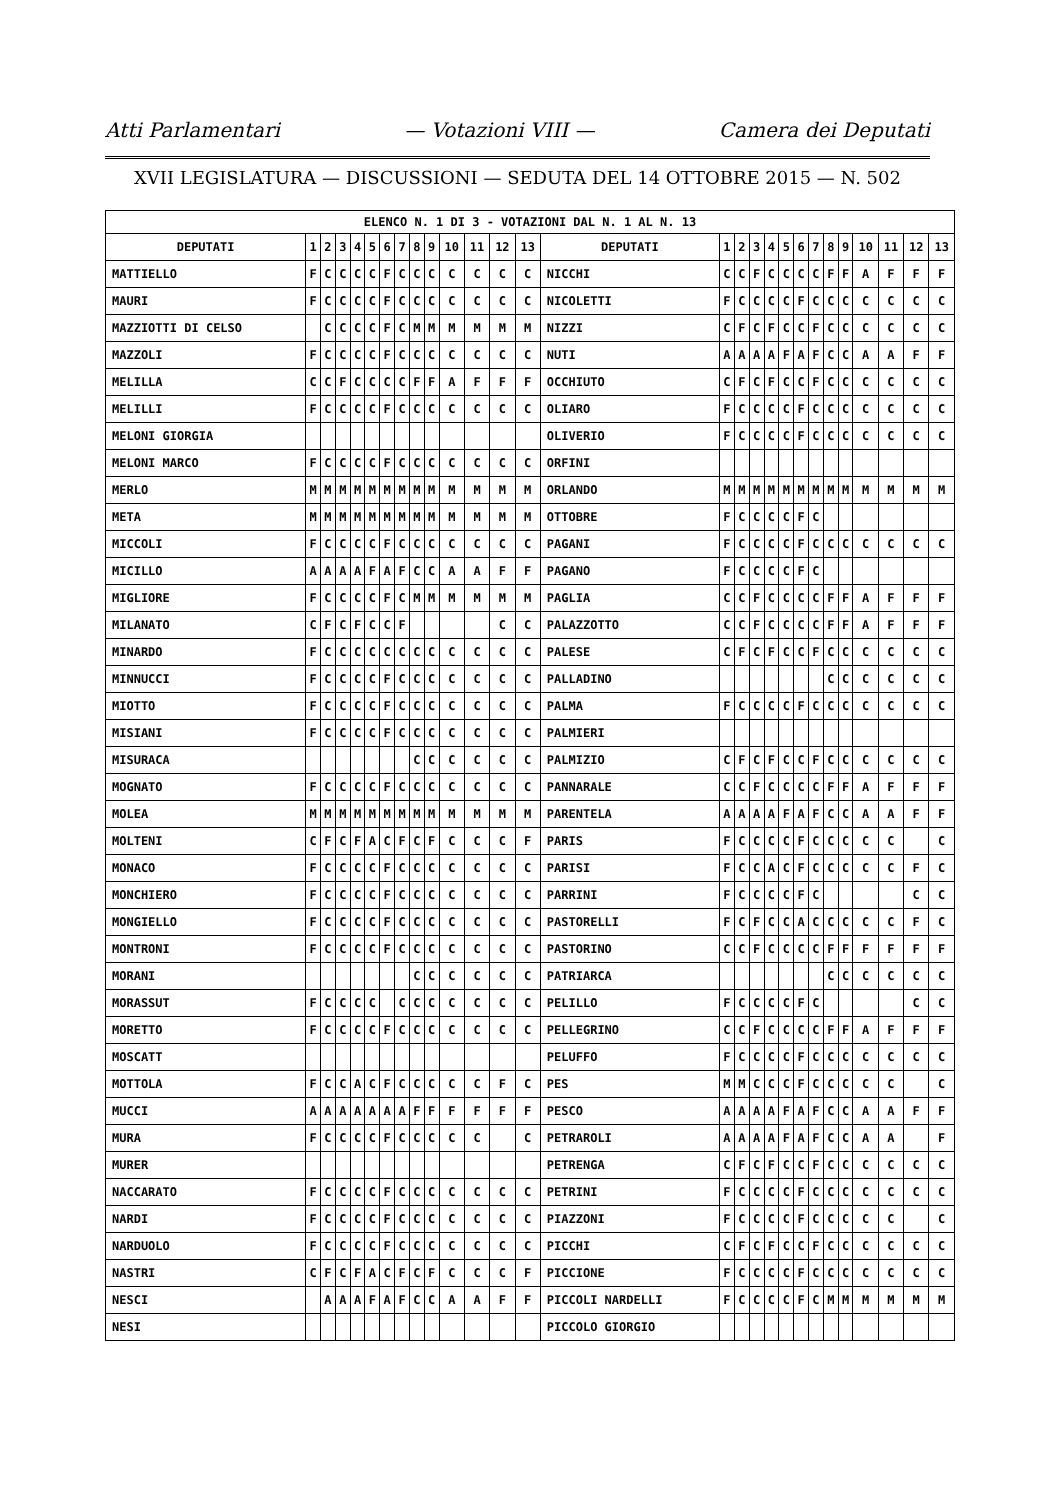Atti Parlamentari — Votazioni VIII — Camera dei Deputati
XVII LEGISLATURA — DISCUSSIONI — SEDUTA DEL 14 OTTOBRE 2015 — N. 502
| ELENCO N. 1 DI 3 - VOTAZIONI DAL N. 1 AL N. 13 | | | | | | | | | | | | | | | | | | | | | | | | | | | |
| --- | --- | --- | --- | --- | --- | --- | --- | --- | --- | --- | --- | --- | --- | --- | --- | --- | --- | --- | --- | --- | --- | --- | --- | --- | --- | --- | --- |
| DEPUTATI | 1 | 2 | 3 | 4 | 5 | 6 | 7 | 8 | 9 | 10 | 11 | 12 | 13 | DEPUTATI | 1 | 2 | 3 | 4 | 5 | 6 | 7 | 8 | 9 | 10 | 11 | 12 | 13 |
| MATTIELLO | F | C | C | C | C | F | C | C | C | C | C | C | C | NICCHI | C | C | F | C | C | C | C | F | F | A | F | F | F |
| MAURI | F | C | C | C | C | F | C | C | C | C | C | C | C | NICOLETTI | F | C | C | C | C | F | C | C | C | C | C | C | C |
| MAZZIOTTI DI CELSO | | C | C | C | C | F | C | M | M | M | M | M | M | NIZZI | C | F | C | F | C | C | F | C | C | C | C | C | C |
| MAZZOLI | F | C | C | C | C | F | C | C | C | C | C | C | C | NUTI | A | A | A | A | F | A | F | C | C | A | A | F | F |
| MELILLA | C | C | F | C | C | C | C | F | F | A | F | F | F | OCCHIUTO | C | F | C | F | C | C | F | C | C | C | C | C | C |
| MELILLI | F | C | C | C | C | F | C | C | C | C | C | C | C | OLIARO | F | C | C | C | C | F | C | C | C | C | C | C | C |
| MELONI GIORGIA | | | | | | | | | | | | | | OLIVERIO | F | C | C | C | C | F | C | C | C | C | C | C | C |
| MELONI MARCO | F | C | C | C | C | F | C | C | C | C | C | C | C | ORFINI | | | | | | | | | | | | | |
| MERLO | M | M | M | M | M | M | M | M | M | M | M | M | M | ORLANDO | M | M | M | M | M | M | M | M | M | M | M | M | M |
| META | M | M | M | M | M | M | M | M | M | M | M | M | M | OTTOBRE | F | C | C | C | C | F | C | | | | | | |
| MICCOLI | F | C | C | C | C | F | C | C | C | C | C | C | C | PAGANI | F | C | C | C | C | F | C | C | C | C | C | C | C |
| MICILLO | A | A | A | A | F | A | F | C | C | A | A | F | F | PAGANO | F | C | C | C | C | F | C | | | | | | |
| MIGLIORE | F | C | C | C | C | F | C | M | M | M | M | M | M | PAGLIA | C | C | F | C | C | C | C | F | F | A | F | F | F |
| MILANATO | C | F | C | F | C | C | F | | | | | C | C | PALAZZOTTO | C | C | F | C | C | C | C | F | F | A | F | F | F |
| MINARDO | F | C | C | C | C | C | C | C | C | C | C | C | C | PALESE | C | F | C | F | C | C | F | C | C | C | C | C | C |
| MINNUCCI | F | C | C | C | C | F | C | C | C | C | C | C | C | PALLADINO | | | | | | | | C | C | C | C | C | C |
| MIOTTO | F | C | C | C | C | F | C | C | C | C | C | C | C | PALMA | F | C | C | C | C | F | C | C | C | C | C | C | C |
| MISIANI | F | C | C | C | C | F | C | C | C | C | C | C | C | PALMIERI | | | | | | | | | | | | | |
| MISURACA | | | | | | | | C | C | C | C | C | C | PALMIZIO | C | F | C | F | C | C | F | C | C | C | C | C | C |
| MOGNATO | F | C | C | C | C | F | C | C | C | C | C | C | C | PANNARALE | C | C | F | C | C | C | C | F | F | A | F | F | F |
| MOLEA | M | M | M | M | M | M | M | M | M | M | M | M | M | PARENTELA | A | A | A | A | F | A | F | C | C | A | A | F | F |
| MOLTENI | C | F | C | F | A | C | F | C | F | C | C | C | F | PARIS | F | C | C | C | C | F | C | C | C | C | C | | C |
| MONACO | F | C | C | C | C | F | C | C | C | C | C | C | C | PARISI | F | C | C | A | C | F | C | C | C | C | C | F | C |
| MONCHIERO | F | C | C | C | C | F | C | C | C | C | C | C | C | PARRINI | F | C | C | C | C | F | C | | | | | C | C |
| MONGIELLO | F | C | C | C | C | F | C | C | C | C | C | C | C | PASTORELLI | F | C | F | C | C | A | C | C | C | C | C | F | C |
| MONTRONI | F | C | C | C | C | F | C | C | C | C | C | C | C | PASTORINO | C | C | F | C | C | C | C | F | F | F | F | F | F |
| MORANI | | | | | | | | C | C | C | C | C | C | PATRIARCA | | | | | | | | C | C | C | C | C | C |
| MORASSUT | F | C | C | C | C | | C | C | C | C | C | C | C | PELILLO | F | C | C | C | C | F | C | | | | | C | C |
| MORETTO | F | C | C | C | C | F | C | C | C | C | C | C | C | PELLEGRINO | C | C | F | C | C | C | C | F | F | A | F | F | F |
| MOSCATT | | | | | | | | | | | | | | PELUFFO | F | C | C | C | C | F | C | C | C | C | C | C | C |
| MOTTOLA | F | C | C | A | C | F | C | C | C | C | C | F | C | PES | M | M | C | C | C | F | C | C | C | C | C | | C |
| MUCCI | A | A | A | A | A | A | A | F | F | F | F | F | F | PESCO | A | A | A | A | F | A | F | C | C | A | A | F | F |
| MURA | F | C | C | C | C | F | C | C | C | C | C | | C | PETRAROLI | A | A | A | A | F | A | F | C | C | A | A | | F |
| MURER | | | | | | | | | | | | | | PETRENGA | C | F | C | F | C | C | F | C | C | C | C | C | C |
| NACCARATO | F | C | C | C | C | F | C | C | C | C | C | C | C | PETRINI | F | C | C | C | C | F | C | C | C | C | C | C | C |
| NARDI | F | C | C | C | C | F | C | C | C | C | C | C | C | PIAZZONI | F | C | C | C | C | F | C | C | C | C | C | | C |
| NARDUOLO | F | C | C | C | C | F | C | C | C | C | C | C | C | PICCHI | C | F | C | F | C | C | F | C | C | C | C | C | C |
| NASTRI | C | F | C | F | A | C | F | C | F | C | C | C | F | PICCIONE | F | C | C | C | C | F | C | C | C | C | C | C | C |
| NESCI | | A | A | A | F | A | F | C | C | A | A | F | F | PICCOLI NARDELLI | F | C | C | C | C | F | C | M | M | M | M | M | M |
| NESI | | | | | | | | | | | | | | PICCOLO GIORGIO | | | | | | | | | | | | | |